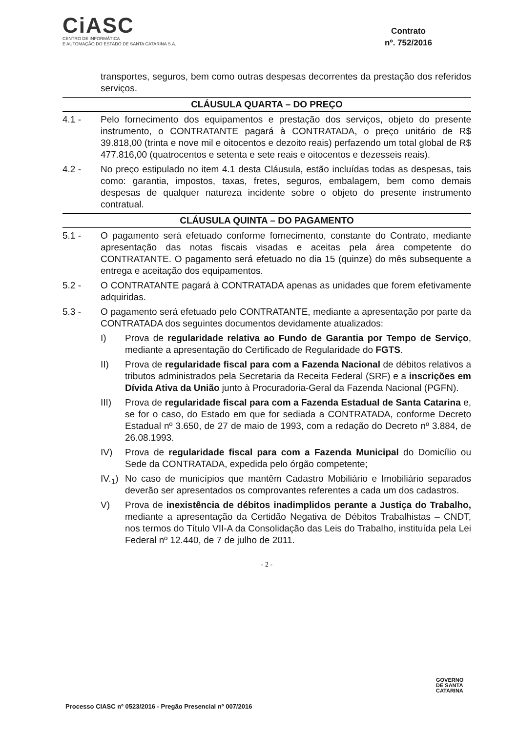CiASC
CENTRO DE INFORMÁTICA
E AUTOMAÇÃO DO ESTADO DE SANTA CATARINA S.A.
Contrato
nº. 752/2016
transportes, seguros, bem como outras despesas decorrentes da prestação dos referidos serviços.
CLÁUSULA QUARTA – DO PREÇO
4.1 - Pelo fornecimento dos equipamentos e prestação dos serviços, objeto do presente instrumento, o CONTRATANTE pagará à CONTRATADA, o preço unitário de R$ 39.818,00 (trinta e nove mil e oitocentos e dezoito reais) perfazendo um total global de R$ 477.816,00 (quatrocentos e setenta e sete reais e oitocentos e dezesseis reais).
4.2 - No preço estipulado no item 4.1 desta Cláusula, estão incluídas todas as despesas, tais como: garantia, impostos, taxas, fretes, seguros, embalagem, bem como demais despesas de qualquer natureza incidente sobre o objeto do presente instrumento contratual.
CLÁUSULA QUINTA – DO PAGAMENTO
5.1 - O pagamento será efetuado conforme fornecimento, constante do Contrato, mediante apresentação das notas fiscais visadas e aceitas pela área competente do CONTRATANTE. O pagamento será efetuado no dia 15 (quinze) do mês subsequente a entrega e aceitação dos equipamentos.
5.2 - O CONTRATANTE pagará à CONTRATADA apenas as unidades que forem efetivamente adquiridas.
5.3 - O pagamento será efetuado pelo CONTRATANTE, mediante a apresentação por parte da CONTRATADA dos seguintes documentos devidamente atualizados:
I) Prova de regularidade relativa ao Fundo de Garantia por Tempo de Serviço, mediante a apresentação do Certificado de Regularidade do FGTS.
II) Prova de regularidade fiscal para com a Fazenda Nacional de débitos relativos a tributos administrados pela Secretaria da Receita Federal (SRF) e a inscrições em Dívida Ativa da União junto à Procuradoria-Geral da Fazenda Nacional (PGFN).
III) Prova de regularidade fiscal para com a Fazenda Estadual de Santa Catarina e, se for o caso, do Estado em que for sediada a CONTRATADA, conforme Decreto Estadual nº 3.650, de 27 de maio de 1993, com a redação do Decreto nº 3.884, de 26.08.1993.
IV) Prova de regularidade fiscal para com a Fazenda Municipal do Domicílio ou Sede da CONTRATADA, expedida pelo órgão competente;
IV.<sub>1</sub>) No caso de municípios que mantêm Cadastro Mobiliário e Imobiliário separados deverão ser apresentados os comprovantes referentes a cada um dos cadastros.
V) Prova de inexistência de débitos inadimplidos perante a Justiça do Trabalho, mediante a apresentação da Certidão Negativa de Débitos Trabalhistas – CNDT, nos termos do Título VII-A da Consolidação das Leis do Trabalho, instituída pela Lei Federal nº 12.440, de 7 de julho de 2011.
- 2 -
GOVERNO
DE SANTA
CATARINA
Processo CIASC nº 0523/2016 - Pregão Presencial nº 007/2016